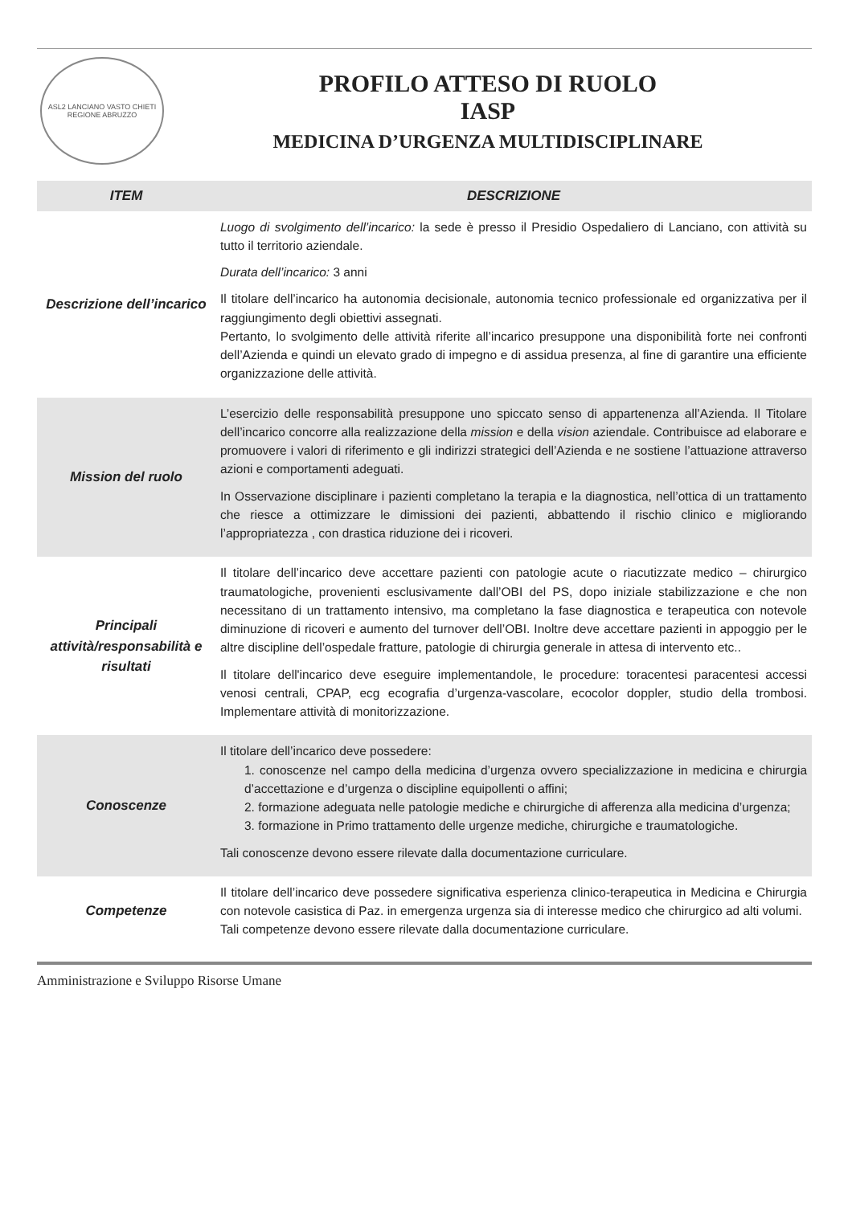ASL2 LANCIANO VASTO CHIETI
REGIONE ABRUZZO
PROFILO ATTESO DI RUOLO
IASP
MEDICINA D’URGENZA MULTIDISCIPLINARE
| ITEM | DESCRIZIONE |
| --- | --- |
| Descrizione dell’incarico | Luogo di svolgimento dell’incarico: la sede è presso il Presidio Ospedaliero di Lanciano, con attività su tutto il territorio aziendale. Durata dell’incarico: 3 anni Il titolare dell’incarico ha autonomia decisionale, autonomia tecnico professionale ed organizzativa per il raggiungimento degli obiettivi assegnati. Pertanto, lo svolgimento delle attività riferite all’incarico presuppone una disponibilità forte nei confronti dell’Azienda e quindi un elevato grado di impegno e di assidua presenza, al fine di garantire una efficiente organizzazione delle attività. |
| Mission del ruolo | L’esercizio delle responsabilità presuppone uno spiccato senso di appartenenza all’Azienda. Il Titolare dell’incarico concorre alla realizzazione della mission e della vision aziendale. Contribuisce ad elaborare e promuovere i valori di riferimento e gli indirizzi strategici dell’Azienda e ne sostiene l’attuazione attraverso azioni e comportamenti adeguati. In Osservazione disciplinare i pazienti completano la terapia e la diagnostica, nell’ottica di un trattamento che riesce a ottimizzare le dimissioni dei pazienti, abbattendo il rischio clinico e migliorando l’appropriatezza , con drastica riduzione dei i ricoveri. |
| Principali attività/responsabilità e risultati | Il titolare dell’incarico deve accettare pazienti con patologie acute o riacutizzate medico – chirurgico traumatologiche, provenienti esclusivamente dall’OBI del PS, dopo iniziale stabilizzazione e che non necessitano di un trattamento intensivo, ma completano la fase diagnostica e terapeutica con notevole diminuzione di ricoveri e aumento del turnover dell’OBI. Inoltre deve accettare pazienti in appoggio per le altre discipline dell’ospedale fratture, patologie di chirurgia generale in attesa di intervento etc.. Il titolare dell'incarico deve eseguire implementandole, le procedure: toracentesi paracentesi accessi venosi centrali, CPAP, ecg ecografia d’urgenza-vascolare, ecocolor doppler, studio della trombosi. Implementare attività di monitorizzazione. |
| Conoscenze | Il titolare dell’incarico deve possedere: 1. conoscenze nel campo della medicina d’urgenza ovvero specializzazione in medicina e chirurgia d’accettazione e d’urgenza o discipline equipollenti o affini; 2. formazione adeguata nelle patologie mediche e chirurgiche di afferenza alla medicina d’urgenza; 3. formazione in Primo trattamento delle urgenze mediche, chirurgiche e traumatologiche. Tali conoscenze devono essere rilevate dalla documentazione curriculare. |
| Competenze | Il titolare dell’incarico deve possedere significativa esperienza clinico-terapeutica in Medicina e Chirurgia con notevole casistica di Paz. in emergenza urgenza sia di interesse medico che chirurgico ad alti volumi. Tali competenze devono essere rilevate dalla documentazione curriculare. |
Amministrazione e Sviluppo Risorse Umane